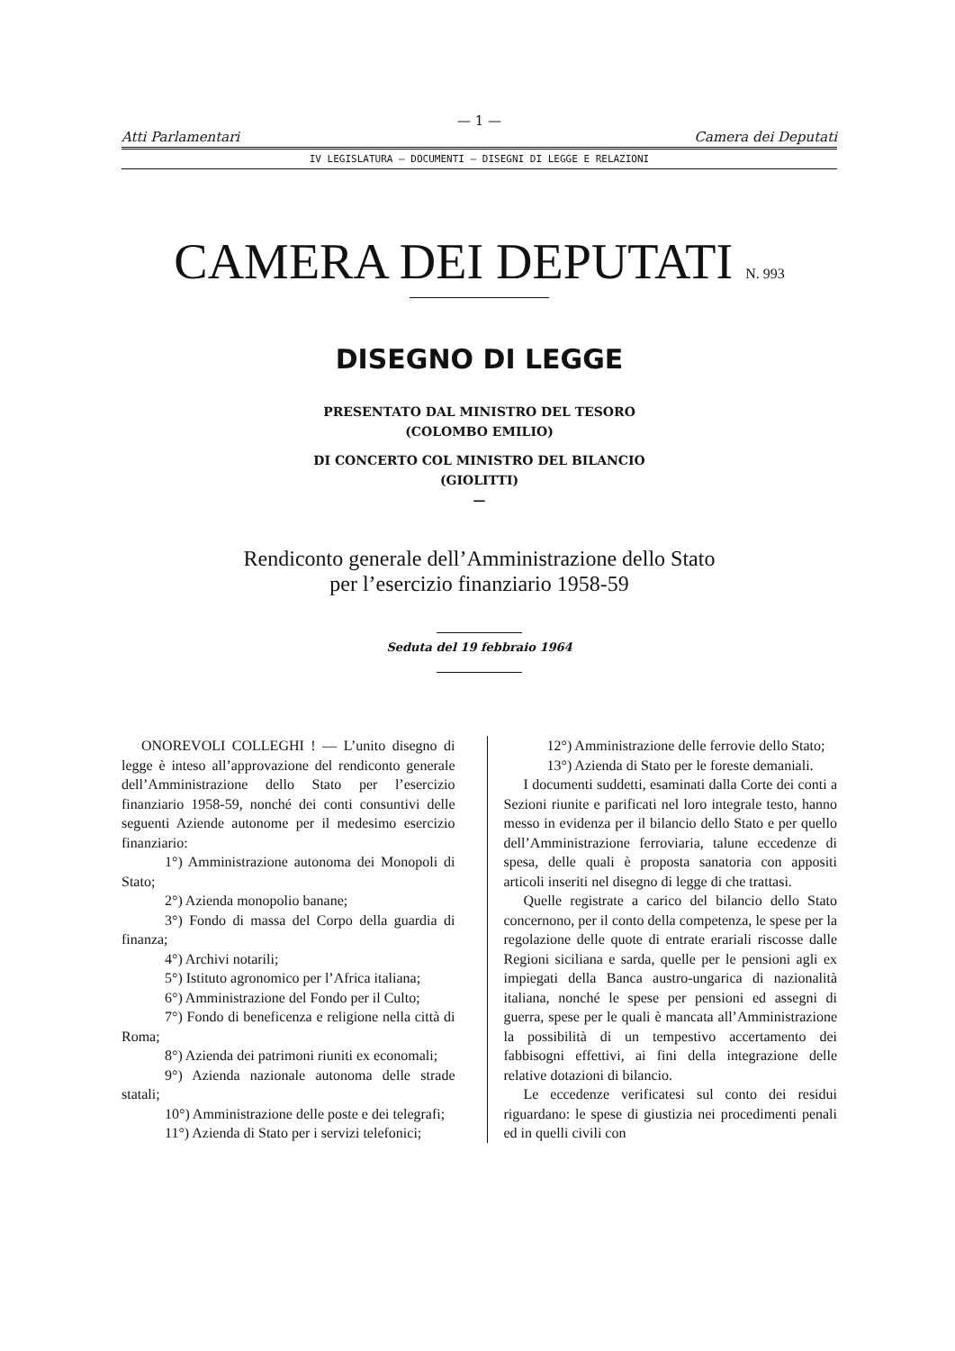— 1 —
Atti Parlamentari Camera dei Deputati
IV LEGISLATURA — DOCUMENTI — DISEGNI DI LEGGE E RELAZIONI
CAMERA DEI DEPUTATI N. 993
DISEGNO DI LEGGE
PRESENTATO DAL MINISTRO DEL TESORO
(COLOMBO EMILIO)
DI CONCERTO COL MINISTRO DEL BILANCIO
(GIOLITTI)
—
Rendiconto generale dell’Amministrazione dello Stato
per l’esercizio finanziario 1958-59
Seduta del 19 febbraio 1964
ONOREVOLI COLLEGHI ! — L’unito disegno di legge è inteso all’approvazione del rendiconto generale dell’Amministrazione dello Stato per l’esercizio finanziario 1958-59, nonché dei conti consuntivi delle seguenti Aziende autonome per il medesimo esercizio finanziario:
1°) Amministrazione autonoma dei Monopoli di Stato;
2°) Azienda monopolio banane;
3°) Fondo di massa del Corpo della guardia di finanza;
4°) Archivi notarili;
5°) Istituto agronomico per l’Africa italiana;
6°) Amministrazione del Fondo per il Culto;
7°) Fondo di beneficenza e religione nella città di Roma;
8°) Azienda dei patrimoni riuniti ex economali;
9°) Azienda nazionale autonoma delle strade statali;
10°) Amministrazione delle poste e dei telegrafi;
11°) Azienda di Stato per i servizi telefonici;
12°) Amministrazione delle ferrovie dello Stato;
13°) Azienda di Stato per le foreste demaniali.
I documenti suddetti, esaminati dalla Corte dei conti a Sezioni riunite e parificati nel loro integrale testo, hanno messo in evidenza per il bilancio dello Stato e per quello dell’Amministrazione ferroviaria, talune eccedenze di spesa, delle quali è proposta sanatoria con appositi articoli inseriti nel disegno di legge di che trattasi.
Quelle registrate a carico del bilancio dello Stato concernono, per il conto della competenza, le spese per la regolazione delle quote di entrate erariali riscosse dalle Regioni siciliana e sarda, quelle per le pensioni agli ex impiegati della Banca austro-ungarica di nazionalità italiana, nonché le spese per pensioni ed assegni di guerra, spese per le quali è mancata all’Amministrazione la possibilità di un tempestivo accertamento dei fabbisogni effettivi, ai fini della integrazione delle relative dotazioni di bilancio.
Le eccedenze verificatesi sul conto dei residui riguardano: le spese di giustizia nei procedimenti penali ed in quelli civili con